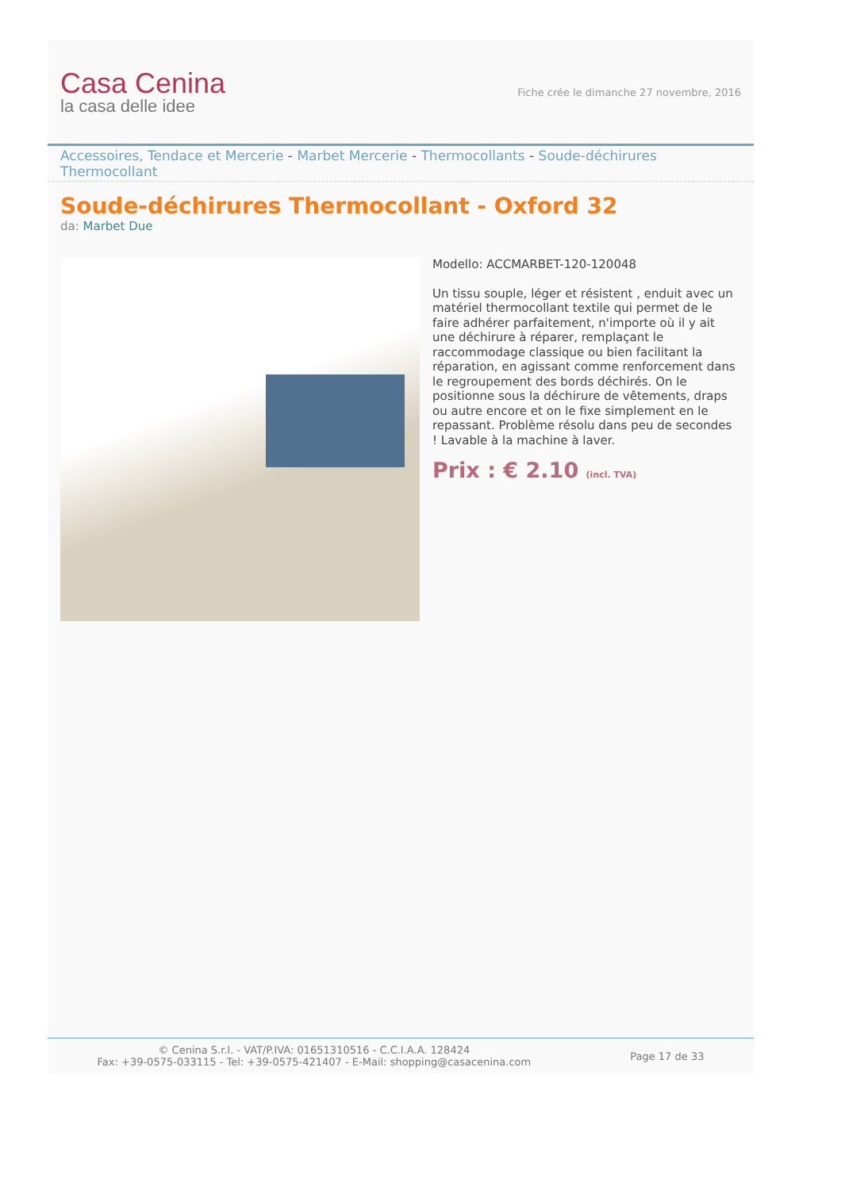Casa Cenina
la casa delle idee
Fiche crée le dimanche 27 novembre, 2016
Accessoires, Tendace et Mercerie - Marbet Mercerie - Thermocollants - Soude-déchirures Thermocollant
Soude-déchirures Thermocollant - Oxford 32
da: Marbet Due
Modello: ACCMARBET-120-120048
Un tissu souple, léger et résistent , enduit avec un matériel thermocollant textile qui permet de le faire adhérer parfaitement, n'importe où il y ait une déchirure à réparer, remplaçant le raccommodage classique ou bien facilitant la réparation, en agissant comme renforcement dans le regroupement des bords déchirés. On le positionne sous la déchirure de vêtements, draps ou autre encore et on le fixe simplement en le repassant. Problème résolu dans peu de secondes ! Lavable à la machine à laver.
Prix : € 2.10 (incl. TVA)
© Cenina S.r.l. - VAT/P.IVA: 01651310516 - C.C.I.A.A. 128424
Fax: +39-0575-033115 - Tel: +39-0575-421407 - E-Mail: shopping@casacenina.com
Page 17 de 33